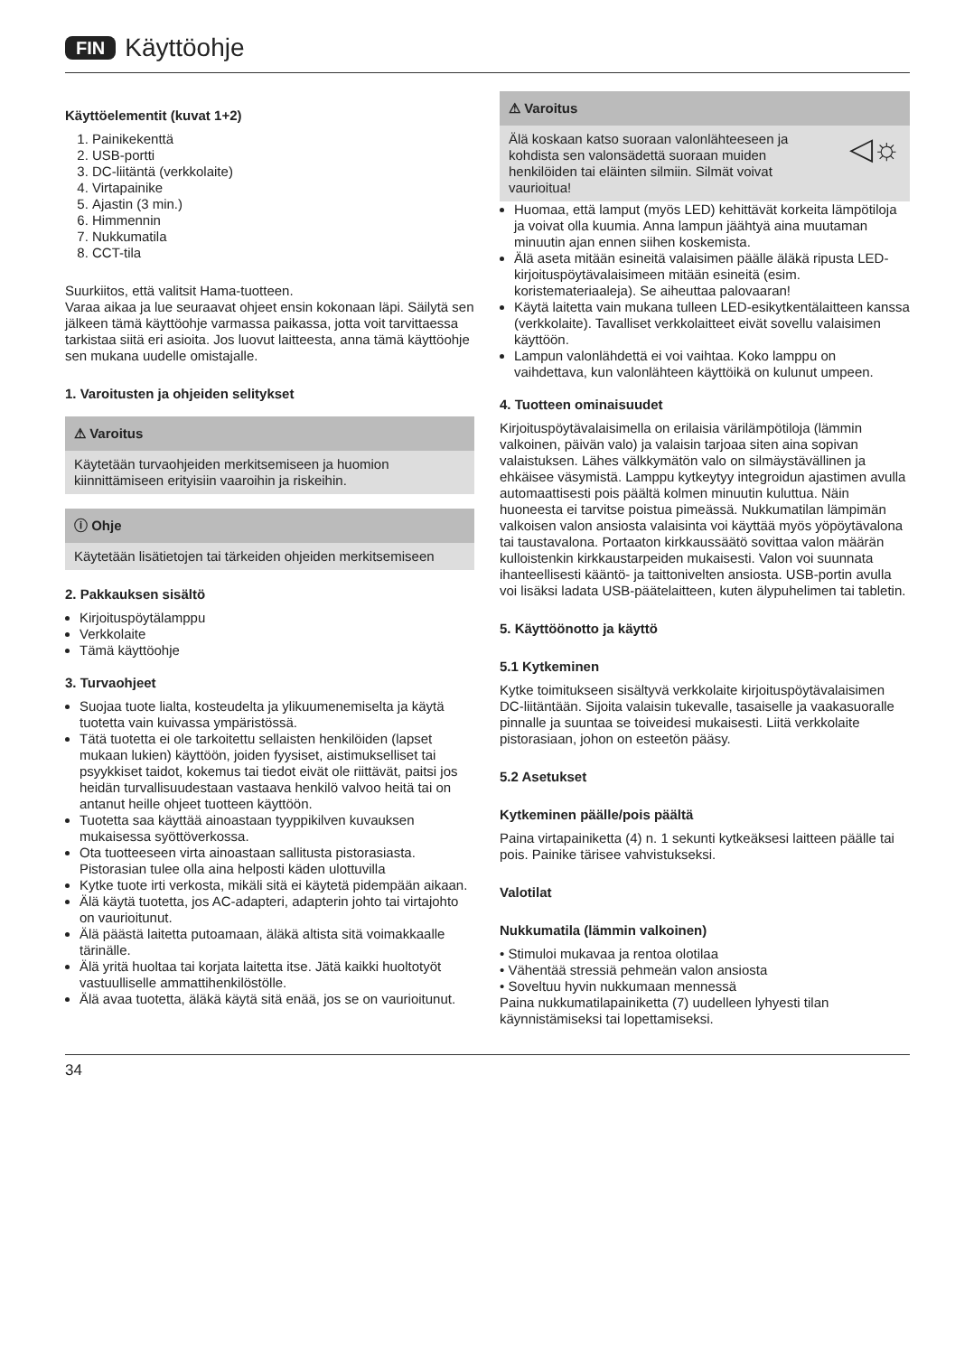FIN Käyttöohje
Käyttöelementit (kuvat 1+2)
1. Painikekenttä
2. USB-portti
3. DC-liitäntä (verkkolaite)
4. Virtapainike
5. Ajastin (3 min.)
6. Himmennin
7. Nukkumatila
8. CCT-tila
Suurkiitos, että valitsit Hama-tuotteen.
Varaa aikaa ja lue seuraavat ohjeet ensin kokonaan läpi. Säilytä sen jälkeen tämä käyttöohje varmassa paikassa, jotta voit tarvittaessa tarkistaa siitä eri asioita. Jos luovut laitteesta, anna tämä käyttöohje sen mukana uudelle omistajalle.
1. Varoitusten ja ohjeiden selitykset
⚠ Varoitus
Käytetään turvaohjeiden merkitsemiseen ja huomion kiinnittämiseen erityisiin vaaroihin ja riskeihin.
ⓘ Ohje
Käytetään lisätietojen tai tärkeiden ohjeiden merkitsemiseen
2. Pakkauksen sisältö
Kirjoituspöytälamppu
Verkkolaite
Tämä käyttöohje
3. Turvaohjeet
Suojaa tuote lialta, kosteudelta ja ylikuumenemiselta ja käytä tuotetta vain kuivassa ympäristössä.
Tätä tuotetta ei ole tarkoitettu sellaisten henkilöiden (lapset mukaan lukien) käyttöön, joiden fyysiset, aistimukselliset tai psyykkiset taidot, kokemus tai tiedot eivät ole riittävät, paitsi jos heidän turvallisuudestaan vastaava henkilö valvoo heitä tai on antanut heille ohjeet tuotteen käyttöön.
Tuotetta saa käyttää ainoastaan tyyppikilven kuvauksen mukaisessa syöttöverkossa.
Ota tuotteeseen virta ainoastaan sallitusta pistorasiasta. Pistorasian tulee olla aina helposti käden ulottuvilla
Kytke tuote irti verkosta, mikäli sitä ei käytetä pidempään aikaan.
Älä käytä tuotetta, jos AC-adapteri, adapterin johto tai virtajohto on vaurioitunut.
Älä päästä laitetta putoamaan, äläkä altista sitä voimakkaalle tärinälle.
Älä yritä huoltaa tai korjata laitetta itse. Jätä kaikki huoltotyöt vastuulliselle ammattihenkilöstölle.
Älä avaa tuotetta, äläkä käytä sitä enää, jos se on vaurioitunut.
⚠ Varoitus
Älä koskaan katso suoraan valonlähteeseen ja kohdista sen valonsädettä suoraan muiden henkilöiden tai eläinten silmiin. Silmät voivat vaurioitua! ◁☼
Huomaa, että lamput (myös LED) kehittävät korkeita lämpötiloja ja voivat olla kuumia. Anna lampun jäähtyä aina muutaman minuutin ajan ennen siihen koskemista.
Älä aseta mitään esineitä valaisimen päälle äläkä ripusta LED-kirjoituspöytävalaisimeen mitään esineitä (esim. koristemateriaaleja). Se aiheuttaa palovaaran!
Käytä laitetta vain mukana tulleen LED-esikytkentälaitteen kanssa (verkkolaite). Tavalliset verkkolaitteet eivät sovellu valaisimen käyttöön.
Lampun valonlähdettä ei voi vaihtaa. Koko lamppu on vaihdettava, kun valonlähteen käyttöikä on kulunut umpeen.
4. Tuotteen ominaisuudet
Kirjoituspöytävalaisimella on erilaisia värilämpötiloja (lämmin valkoinen, päivän valo) ja valaisin tarjoaa siten aina sopivan valaistuksen. Lähes välkkymätön valo on silmäystävällinen ja ehkäisee väsymistä. Lamppu kytkeytyy integroidun ajastimen avulla automaattisesti pois päältä kolmen minuutin kuluttua. Näin huoneesta ei tarvitse poistua pimeässä. Nukkumatilan lämpimän valkoisen valon ansiosta valaisinta voi käyttää myös yöpöytävalona tai taustavalona. Portaaton kirkkaussäätö sovittaa valon määrän kulloistenkin kirkkaustarpeiden mukaisesti. Valon voi suunnata ihanteellisesti kääntö- ja taittonivelten ansiosta. USB-portin avulla voi lisäksi ladata USB-päätelaitteen, kuten älypuhelimen tai tabletin.
5. Käyttöönotto ja käyttö
5.1 Kytkeminen
Kytke toimitukseen sisältyvä verkkolaite kirjoituspöytävalaisimen DC-liitäntään. Sijoita valaisin tukevalle, tasaiselle ja vaakasuoralle pinnalle ja suuntaa se toiveidesi mukaisesti. Liitä verkkolaite pistorasiaan, johon on esteetön pääsy.
5.2 Asetukset
Kytkeminen päälle/pois päältä
Paina virtapainiketta (4) n. 1 sekunti kytkeäksesi laitteen päälle tai pois. Painike tärisee vahvistukseksi.
Valotilat
Nukkumatila (lämmin valkoinen)
• Stimuloi mukavaa ja rentoa olotilaa
• Vähentää stressiä pehmeän valon ansiosta
• Soveltuu hyvin nukkumaan mennessä
Paina nukkumatilapainiketta (7) uudelleen lyhyesti tilan käynnistämiseksi tai lopettamiseksi.
34